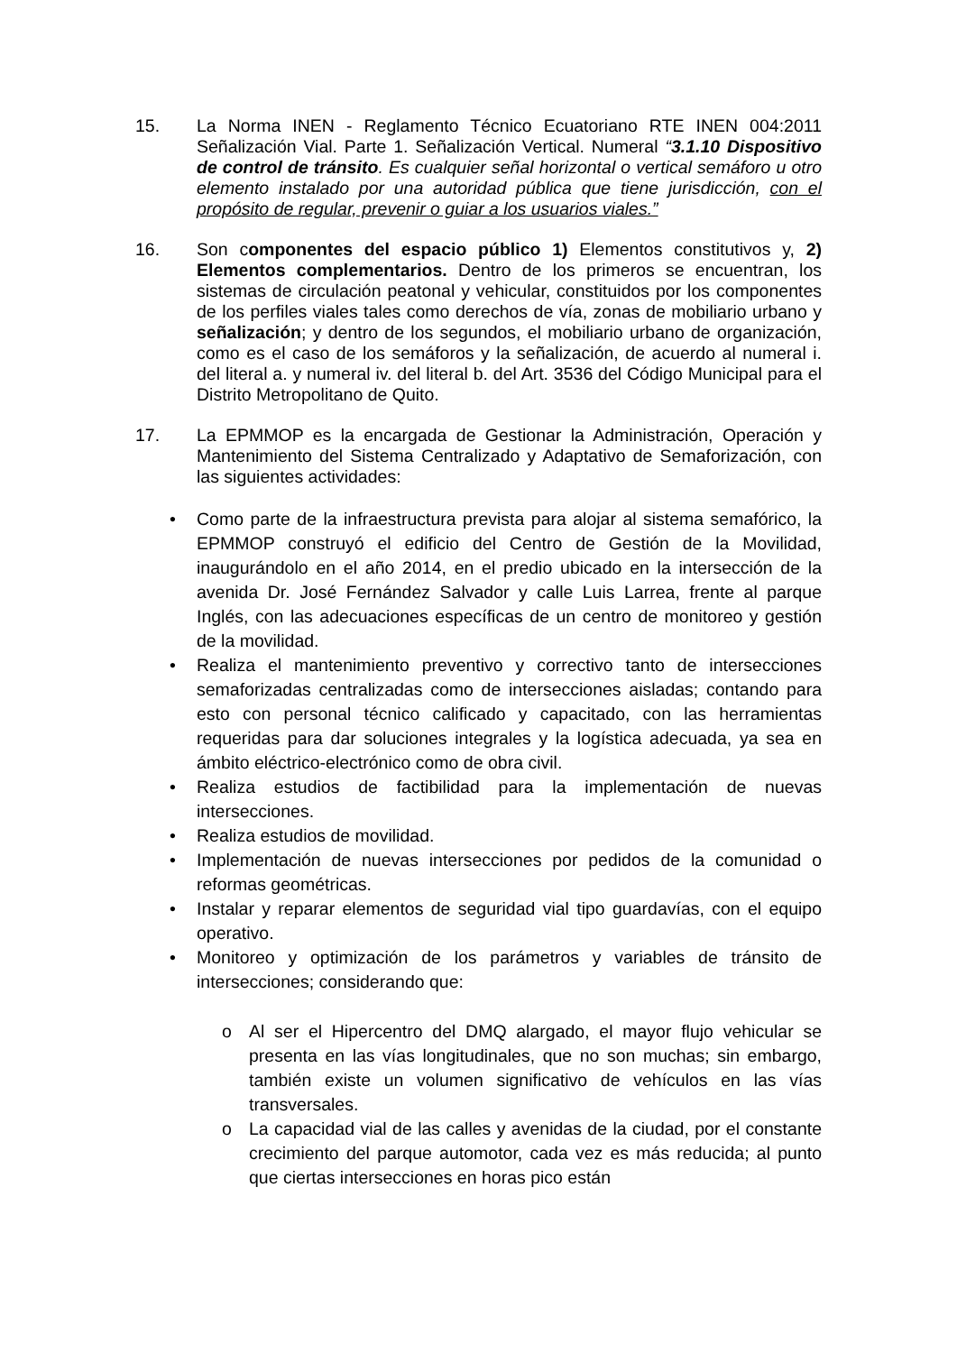15.
La Norma INEN - Reglamento Técnico Ecuatoriano RTE INEN 004:2011 Señalización Vial. Parte 1. Señalización Vertical. Numeral “3.1.10 Dispositivo de control de tránsito. Es cualquier señal horizontal o vertical semáforo u otro elemento instalado por una autoridad pública que tiene jurisdicción, con el propósito de regular, prevenir o guiar a los usuarios viales.”
16.
Son componentes del espacio público 1) Elementos constitutivos y, 2) Elementos complementarios. Dentro de los primeros se encuentran, los sistemas de circulación peatonal y vehicular, constituidos por los componentes de los perfiles viales tales como derechos de vía, zonas de mobiliario urbano y señalización; y dentro de los segundos, el mobiliario urbano de organización, como es el caso de los semáforos y la señalización, de acuerdo al numeral i. del literal a. y numeral iv. del literal b. del Art. 3536 del Código Municipal para el Distrito Metropolitano de Quito.
17.
La EPMMOP es la encargada de Gestionar la Administración, Operación y Mantenimiento del Sistema Centralizado y Adaptativo de Semaforización, con las siguientes actividades:
• Como parte de la infraestructura prevista para alojar al sistema semafórico, la EPMMOP construyó el edificio del Centro de Gestión de la Movilidad, inaugurándolo en el año 2014, en el predio ubicado en la intersección de la avenida Dr. José Fernández Salvador y calle Luis Larrea, frente al parque Inglés, con las adecuaciones específicas de un centro de monitoreo y gestión de la movilidad.
• Realiza el mantenimiento preventivo y correctivo tanto de intersecciones semaforizadas centralizadas como de intersecciones aisladas; contando para esto con personal técnico calificado y capacitado, con las herramientas requeridas para dar soluciones integrales y la logística adecuada, ya sea en ámbito eléctrico-electrónico como de obra civil.
• Realiza estudios de factibilidad para la implementación de nuevas intersecciones.
• Realiza estudios de movilidad.
• Implementación de nuevas intersecciones por pedidos de la comunidad o reformas geométricas.
• Instalar y reparar elementos de seguridad vial tipo guardavías, con el equipo operativo.
• Monitoreo y optimización de los parámetros y variables de tránsito de intersecciones; considerando que:
o Al ser el Hipercentro del DMQ alargado, el mayor flujo vehicular se presenta en las vías longitudinales, que no son muchas; sin embargo, también existe un volumen significativo de vehículos en las vías transversales.
o La capacidad vial de las calles y avenidas de la ciudad, por el constante crecimiento del parque automotor, cada vez es más reducida; al punto que ciertas intersecciones en horas pico están